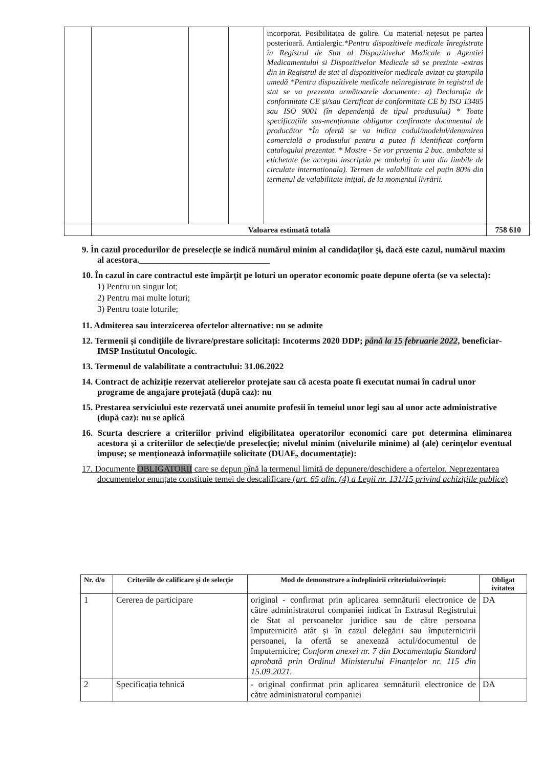| | | | | incorporat. Posibilitatea de golire. Cu material nețesut pe partea posterioară. Antialergic. *Pentru dispozitivele medicale înregistrate în Registrul de Stat al Dispozitivelor Medicale a Agentiei Medicamentului si Dispozitivelor Medicale să se prezinte -extras din in Registrul de stat al dispozitivelor medicale avizat cu ștampila umedă *Pentru dispozitivele medicale neînregistrate în registrul de stat se va prezenta următoarele documente: a) Declarația de conformitate CE și/sau Certificat de conformitate CE b) ISO 13485 sau ISO 9001 (în dependență de tipul produsului) * Toate specificațiile sus-menționate obligator confirmate documental de producător *În ofertă se va indica codul/modelul/denumirea comercială a produsului pentru a putea fi identificat conform catalogului prezentat. * Mostre - Se vor prezenta 2 buc. ambalate si etichetate (se accepta inscriptia pe ambalaj in una din limbile de circulate internationala). Termen de valabilitate cel puțin 80% din termenul de valabilitate inițial, de la momentul livrării. | |
| | Valoarea estimată totală | | | | 758 610 |
9. În cazul procedurilor de preselecție se indică numărul minim al candidaților și, dacă este cazul, numărul maxim al acestora.______________________________
10. În cazul în care contractul este împărțit pe loturi un operator economic poate depune oferta (se va selecta):
1) Pentru un singur lot;
2) Pentru mai multe loturi;
3) Pentru toate loturile;
11. Admiterea sau interzicerea ofertelor alternative: nu se admite
12. Termenii și condițiile de livrare/prestare solicitați: Incoterms 2020 DDP; până la 15 februarie 2022, beneficiar- IMSP Institutul Oncologic.
13. Termenul de valabilitate a contractului: 31.06.2022
14. Contract de achiziție rezervat atelierelor protejate sau că acesta poate fi executat numai în cadrul unor programe de angajare protejată (după caz): nu
15. Prestarea serviciului este rezervată unei anumite profesii în temeiul unor legi sau al unor acte administrative (după caz): nu se aplică
16. Scurta descriere a criteriilor privind eligibilitatea operatorilor economici care pot determina eliminarea acestora și a criteriilor de selecție/de preselecție; nivelul minim (nivelurile minime) al (ale) cerințelor eventual impuse; se menționează informațiile solicitate (DUAE, documentație):
17. Documente OBLIGATORII care se depun pînă la termenul limită de depunere/deschidere a ofertelor. Neprezentarea documentelor enunțate constituie temei de descalificare (art. 65 alin. (4) a Legii nr. 131/15 privind achizițiile publice)
| Nr. d/o | Criteriile de calificare și de selecție | Mod de demonstrare a îndeplinirii criteriului/cerinței: | Obligat ivitatea |
| --- | --- | --- | --- |
| 1 | Cererea de participare | original - confirmat prin aplicarea semnăturii electronice de către administratorul companiei indicat în Extrasul Registrului de Stat al persoanelor juridice sau de către persoana împuternicită atât și în cazul delegării sau împuternicirii persoanei, la ofertă se anexează actul/documentul de împuternicire; Conform anexei nr. 7 din Documentația Standard aprobată prin Ordinul Ministerului Finanțelor nr. 115 din 15.09.2021. | DA |
| 2 | Specificația tehnică | - original confirmat prin aplicarea semnăturii electronice de către administratorul companiei | DA |